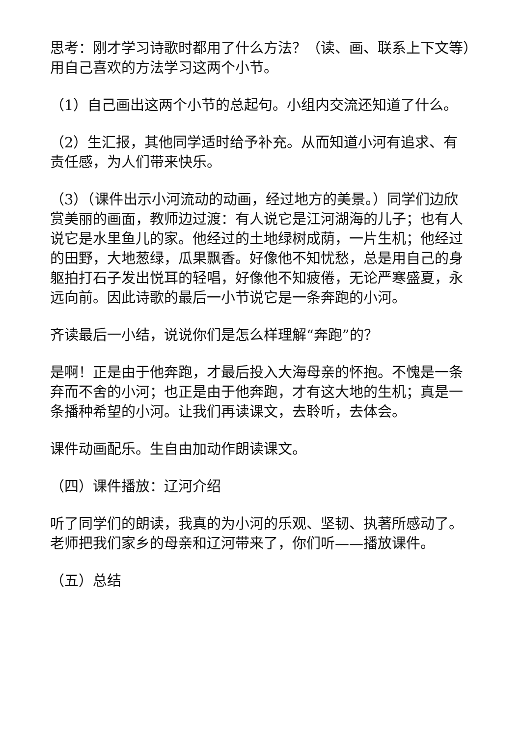思考：刚才学习诗歌时都用了什么方法？（读、画、联系上下文等）用自己喜欢的方法学习这两个小节。
（1）自己画出这两个小节的总起句。小组内交流还知道了什么。
（2）生汇报，其他同学适时给予补充。从而知道小河有追求、有责任感，为人们带来快乐。
（3）（课件出示小河流动的动画，经过地方的美景。）同学们边欣赏美丽的画面，教师边过渡：有人说它是江河湖海的儿子；也有人说它是水里鱼儿的家。他经过的土地绿树成荫，一片生机；他经过的田野，大地葱绿，瓜果飘香。好像他不知忧愁，总是用自己的身躯拍打石子发出悦耳的轻唱，好像他不知疲倦，无论严寒盛夏，永远向前。因此诗歌的最后一小节说它是一条奔跑的小河。
齐读最后一小结，说说你们是怎么样理解“奔跑”的？
是啊！正是由于他奔跑，才最后投入大海母亲的怀抱。不愧是一条弃而不舍的小河；也正是由于他奔跑，才有这大地的生机；真是一条播种希望的小河。让我们再读课文，去聆听，去体会。
课件动画配乐。生自由加动作朗读课文。
（四）课件播放：辽河介绍
听了同学们的朗读，我真的为小河的乐观、坚韧、执著所感动了。老师把我们家乡的母亲和辽河带来了，你们听——播放课件。
（五）总结